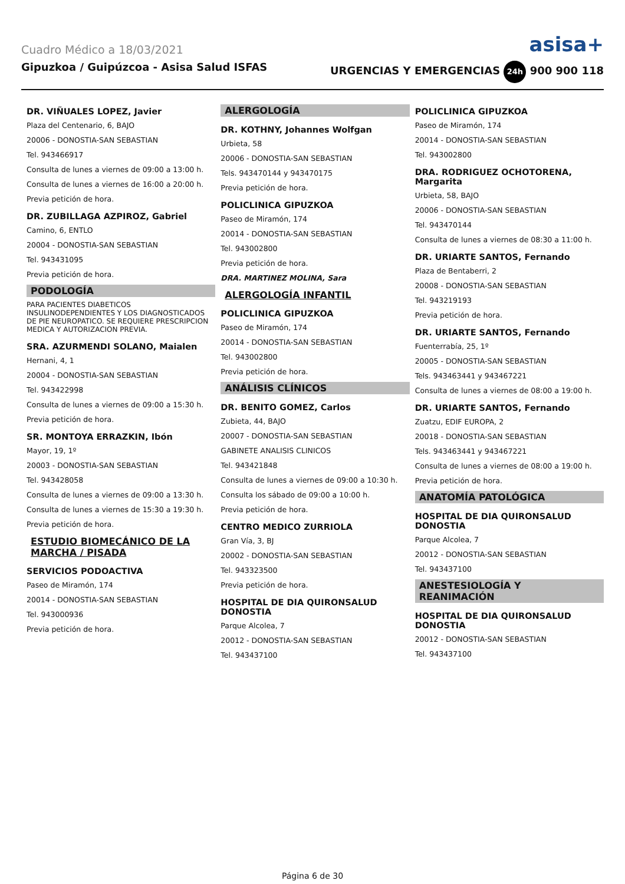Cuadro Médico a 18/03/2021 asisa+
Gipuzkoa / Guipúzcoa - Asisa Salud ISFAS URGENCIAS Y EMERGENCIAS 24h 900 900 118
DR. VIÑUALES LOPEZ, Javier
Plaza del Centenario, 6, BAJO
20006 - DONOSTIA-SAN SEBASTIAN
Tel. 943466917
Consulta de lunes a viernes de 09:00 a 13:00 h.
Consulta de lunes a viernes de 16:00 a 20:00 h.
Previa petición de hora.
DR. ZUBILLAGA AZPIROZ, Gabriel
Camino, 6, ENTLO
20004 - DONOSTIA-SAN SEBASTIAN
Tel. 943431095
Previa petición de hora.
PODOLOGÍA
PARA PACIENTES DIABETICOS INSULINODEPENDIENTES Y LOS DIAGNOSTICADOS DE PIE NEUROPATICO. SE REQUIERE PRESCRIPCION MEDICA Y AUTORIZACION PREVIA.
SRA. AZURMENDI SOLANO, Maialen
Hernani, 4, 1
20004 - DONOSTIA-SAN SEBASTIAN
Tel. 943422998
Consulta de lunes a viernes de 09:00 a 15:30 h.
Previa petición de hora.
SR. MONTOYA ERRAZKIN, Ibón
Mayor, 19, 1º
20003 - DONOSTIA-SAN SEBASTIAN
Tel. 943428058
Consulta de lunes a viernes de 09:00 a 13:30 h.
Consulta de lunes a viernes de 15:30 a 19:30 h.
Previa petición de hora.
ESTUDIO BIOMECÁNICO DE LA MARCHA / PISADA
SERVICIOS PODOACTIVA
Paseo de Miramón, 174
20014 - DONOSTIA-SAN SEBASTIAN
Tel. 943000936
Previa petición de hora.
ALERGOLOGÍA
DR. KOTHNY, Johannes Wolfgan
Urbieta, 58
20006 - DONOSTIA-SAN SEBASTIAN
Tels. 943470144 y 943470175
Previa petición de hora.
POLICLINICA GIPUZKOA
Paseo de Miramón, 174
20014 - DONOSTIA-SAN SEBASTIAN
Tel. 943002800
Previa petición de hora.
DRA. MARTINEZ MOLINA, Sara
ALERGOLOGÍA INFANTIL
POLICLINICA GIPUZKOA
Paseo de Miramón, 174
20014 - DONOSTIA-SAN SEBASTIAN
Tel. 943002800
Previa petición de hora.
ANÁLISIS CLÍNICOS
DR. BENITO GOMEZ, Carlos
Zubieta, 44, BAJO
20007 - DONOSTIA-SAN SEBASTIAN
GABINETE ANALISIS CLINICOS
Tel. 943421848
Consulta de lunes a viernes de 09:00 a 10:30 h.
Consulta los sábado de 09:00 a 10:00 h.
Previa petición de hora.
CENTRO MEDICO ZURRIOLA
Gran Vía, 3, BJ
20002 - DONOSTIA-SAN SEBASTIAN
Tel. 943323500
Previa petición de hora.
HOSPITAL DE DIA QUIRONSALUD DONOSTIA
Parque Alcolea, 7
20012 - DONOSTIA-SAN SEBASTIAN
Tel. 943437100
POLICLINICA GIPUZKOA
Paseo de Miramón, 174
20014 - DONOSTIA-SAN SEBASTIAN
Tel. 943002800
DRA. RODRIGUEZ OCHOTORENA, Margarita
Urbieta, 58, BAJO
20006 - DONOSTIA-SAN SEBASTIAN
Tel. 943470144
Consulta de lunes a viernes de 08:30 a 11:00 h.
DR. URIARTE SANTOS, Fernando
Plaza de Bentaberri, 2
20008 - DONOSTIA-SAN SEBASTIAN
Tel. 943219193
Previa petición de hora.
DR. URIARTE SANTOS, Fernando
Fuenterrabía, 25, 1º
20005 - DONOSTIA-SAN SEBASTIAN
Tels. 943463441 y 943467221
Consulta de lunes a viernes de 08:00 a 19:00 h.
DR. URIARTE SANTOS, Fernando
Zuatzu, EDIF EUROPA, 2
20018 - DONOSTIA-SAN SEBASTIAN
Tels. 943463441 y 943467221
Consulta de lunes a viernes de 08:00 a 19:00 h.
Previa petición de hora.
ANATOMÍA PATOLÓGICA
HOSPITAL DE DIA QUIRONSALUD DONOSTIA
Parque Alcolea, 7
20012 - DONOSTIA-SAN SEBASTIAN
Tel. 943437100
ANESTESIOLOGÍA Y REANIMACIÓN
HOSPITAL DE DIA QUIRONSALUD DONOSTIA
20012 - DONOSTIA-SAN SEBASTIAN
Tel. 943437100
Página 6 de 30